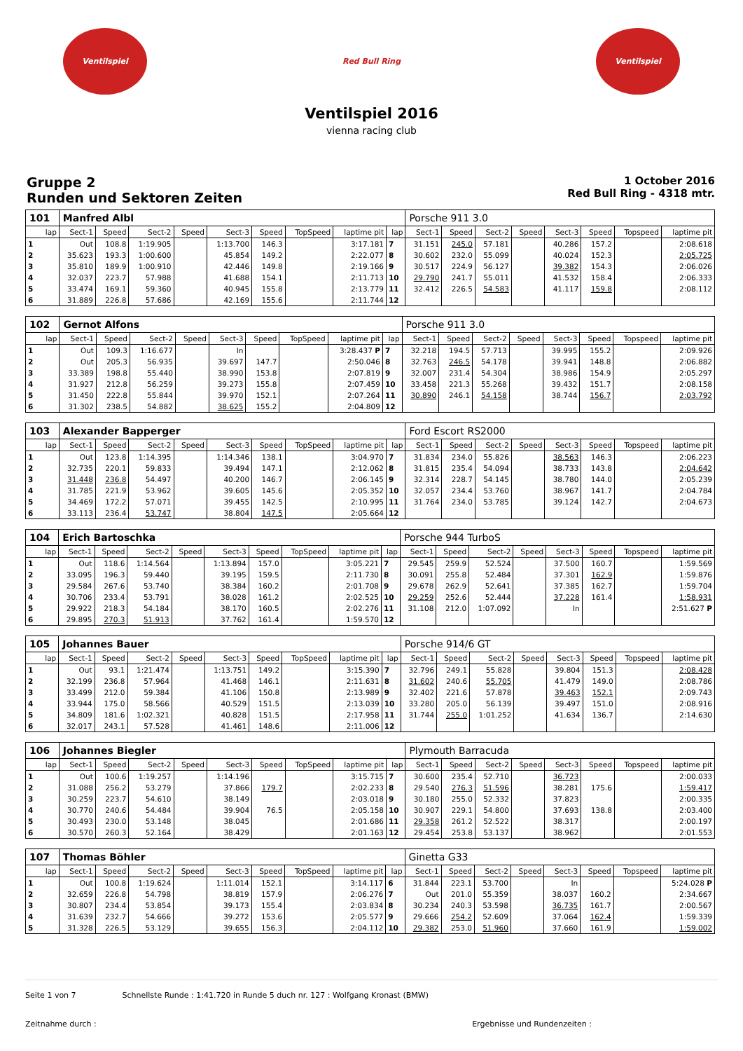Ventilspiel Red Bull Ring Ventilspiel
Ventilspiel 2016
vienna racing club
Gruppe 2
Runden und Sektoren Zeiten
1 October 2016
Red Bull Ring - 4318 mtr.
| 101 | Manfred Albl | | | | | | | | | Porsche 911 3.0 | | | | | | | |
| lap | Sect-1 | Speed | Sect-2 | Speed | Sect-3 | Speed | TopSpeed | laptime pit | lap | Sect-1 | Speed | Sect-2 | Speed | Sect-3 | Speed | Topspeed | laptime pit |
| 1 | Out | 108.8 | 1:19.905 | | 1:13.700 | 146.3 | | 3:17.181 | 7 | 31.151 | 245.0 | 57.181 | | 40.286 | 157.2 | | 2:08.618 |
| 2 | 35.623 | 193.3 | 1:00.600 | | 45.854 | 149.2 | | 2:22.077 | 8 | 30.602 | 232.0 | 55.099 | | 40.024 | 152.3 | | 2:05.725 |
| 3 | 35.810 | 189.9 | 1:00.910 | | 42.446 | 149.8 | | 2:19.166 | 9 | 30.517 | 224.9 | 56.127 | | 39.382 | 154.3 | | 2:06.026 |
| 4 | 32.037 | 223.7 | 57.988 | | 41.688 | 154.1 | | 2:11.713 | 10 | 29.790 | 241.7 | 55.011 | | 41.532 | 158.4 | | 2:06.333 |
| 5 | 33.474 | 169.1 | 59.360 | | 40.945 | 155.8 | | 2:13.779 | 11 | 32.412 | 226.5 | 54.583 | | 41.117 | 159.8 | | 2:08.112 |
| 6 | 31.889 | 226.8 | 57.686 | | 42.169 | 155.6 | | 2:11.744 | 12 | | | | | | | | |
| 102 | Gernot Alfons | | | | | | | | | Porsche 911 3.0 | | | | | | | |
| lap | Sect-1 | Speed | Sect-2 | Speed | Sect-3 | Speed | TopSpeed | laptime pit | lap | Sect-1 | Speed | Sect-2 | Speed | Sect-3 | Speed | Topspeed | laptime pit |
| 1 | Out | 109.3 | 1:16.677 | | In | | | 3:28.437 P | 7 | 32.218 | 194.5 | 57.713 | | 39.995 | 155.2 | | 2:09.926 |
| 2 | Out | 205.3 | 56.935 | | 39.697 | 147.7 | | 2:50.046 | 8 | 32.763 | 246.5 | 54.178 | | 39.941 | 148.8 | | 2:06.882 |
| 3 | 33.389 | 198.8 | 55.440 | | 38.990 | 153.8 | | 2:07.819 | 9 | 32.007 | 231.4 | 54.304 | | 38.986 | 154.9 | | 2:05.297 |
| 4 | 31.927 | 212.8 | 56.259 | | 39.273 | 155.8 | | 2:07.459 | 10 | 33.458 | 221.3 | 55.268 | | 39.432 | 151.7 | | 2:08.158 |
| 5 | 31.450 | 222.8 | 55.844 | | 39.970 | 152.1 | | 2:07.264 | 11 | 30.890 | 246.1 | 54.158 | | 38.744 | 156.7 | | 2:03.792 |
| 6 | 31.302 | 238.5 | 54.882 | | 38.625 | 155.2 | | 2:04.809 | 12 | | | | | | | | |
| 103 | Alexander Bapperger | | | | | | | | | Ford Escort RS2000 | | | | | | | |
| lap | Sect-1 | Speed | Sect-2 | Speed | Sect-3 | Speed | TopSpeed | laptime pit | lap | Sect-1 | Speed | Sect-2 | Speed | Sect-3 | Speed | Topspeed | laptime pit |
| 1 | Out | 123.8 | 1:14.395 | | 1:14.346 | 138.1 | | 3:04.970 | 7 | 31.834 | 234.0 | 55.826 | | 38.563 | 146.3 | | 2:06.223 |
| 2 | 32.735 | 220.1 | 59.833 | | 39.494 | 147.1 | | 2:12.062 | 8 | 31.815 | 235.4 | 54.094 | | 38.733 | 143.8 | | 2:04.642 |
| 3 | 31.448 | 236.8 | 54.497 | | 40.200 | 146.7 | | 2:06.145 | 9 | 32.314 | 228.7 | 54.145 | | 38.780 | 144.0 | | 2:05.239 |
| 4 | 31.785 | 221.9 | 53.962 | | 39.605 | 145.6 | | 2:05.352 | 10 | 32.057 | 234.4 | 53.760 | | 38.967 | 141.7 | | 2:04.784 |
| 5 | 34.469 | 172.2 | 57.071 | | 39.455 | 142.5 | | 2:10.995 | 11 | 31.764 | 234.0 | 53.785 | | 39.124 | 142.7 | | 2:04.673 |
| 6 | 33.113 | 236.4 | 53.747 | | 38.804 | 147.5 | | 2:05.664 | 12 | | | | | | | | |
| 104 | Erich Bartoschka | | | | | | | | | Porsche 944 TurboS | | | | | | | |
| lap | Sect-1 | Speed | Sect-2 | Speed | Sect-3 | Speed | TopSpeed | laptime pit | lap | Sect-1 | Speed | Sect-2 | Speed | Sect-3 | Speed | Topspeed | laptime pit |
| 1 | Out | 118.6 | 1:14.564 | | 1:13.894 | 157.0 | | 3:05.221 | 7 | 29.545 | 259.9 | 52.524 | | 37.500 | 160.7 | | 1:59.569 |
| 2 | 33.095 | 196.3 | 59.440 | | 39.195 | 159.5 | | 2:11.730 | 8 | 30.091 | 255.8 | 52.484 | | 37.301 | 162.9 | | 1:59.876 |
| 3 | 29.584 | 267.6 | 53.740 | | 38.384 | 160.2 | | 2:01.708 | 9 | 29.678 | 262.9 | 52.641 | | 37.385 | 162.7 | | 1:59.704 |
| 4 | 30.706 | 233.4 | 53.791 | | 38.028 | 161.2 | | 2:02.525 | 10 | 29.259 | 252.6 | 52.444 | | 37.228 | 161.4 | | 1:58.931 |
| 5 | 29.922 | 218.3 | 54.184 | | 38.170 | 160.5 | | 2:02.276 | 11 | 31.108 | 212.0 | 1:07.092 | | In | | | 2:51.627 P |
| 6 | 29.895 | 270.3 | 51.913 | | 37.762 | 161.4 | | 1:59.570 | 12 | | | | | | | | |
| 105 | Johannes Bauer | | | | | | | | | Porsche 914/6 GT | | | | | | | |
| lap | Sect-1 | Speed | Sect-2 | Speed | Sect-3 | Speed | TopSpeed | laptime pit | lap | Sect-1 | Speed | Sect-2 | Speed | Sect-3 | Speed | Topspeed | laptime pit |
| 1 | Out | 93.1 | 1:21.474 | | 1:13.751 | 149.2 | | 3:15.390 | 7 | 32.796 | 249.1 | 55.828 | | 39.804 | 151.3 | | 2:08.428 |
| 2 | 32.199 | 236.8 | 57.964 | | 41.468 | 146.1 | | 2:11.631 | 8 | 31.602 | 240.6 | 55.705 | | 41.479 | 149.0 | | 2:08.786 |
| 3 | 33.499 | 212.0 | 59.384 | | 41.106 | 150.8 | | 2:13.989 | 9 | 32.402 | 221.6 | 57.878 | | 39.463 | 152.1 | | 2:09.743 |
| 4 | 33.944 | 175.0 | 58.566 | | 40.529 | 151.5 | | 2:13.039 | 10 | 33.280 | 205.0 | 56.139 | | 39.497 | 151.0 | | 2:08.916 |
| 5 | 34.809 | 181.6 | 1:02.321 | | 40.828 | 151.5 | | 2:17.958 | 11 | 31.744 | 255.0 | 1:01.252 | | 41.634 | 136.7 | | 2:14.630 |
| 6 | 32.017 | 243.1 | 57.528 | | 41.461 | 148.6 | | 2:11.006 | 12 | | | | | | | | |
| 106 | Johannes Biegler | | | | | | | | | Plymouth Barracuda | | | | | | | |
| lap | Sect-1 | Speed | Sect-2 | Speed | Sect-3 | Speed | TopSpeed | laptime pit | lap | Sect-1 | Speed | Sect-2 | Speed | Sect-3 | Speed | Topspeed | laptime pit |
| 1 | Out | 100.6 | 1:19.257 | | 1:14.196 | | | 3:15.715 | 7 | 30.600 | 235.4 | 52.710 | | 36.723 | | | 2:00.033 |
| 2 | 31.088 | 256.2 | 53.279 | | 37.866 | 179.7 | | 2:02.233 | 8 | 29.540 | 276.3 | 51.596 | | 38.281 | 175.6 | | 1:59.417 |
| 3 | 30.259 | 223.7 | 54.610 | | 38.149 | | | 2:03.018 | 9 | 30.180 | 255.0 | 52.332 | | 37.823 | | | 2:00.335 |
| 4 | 30.770 | 240.6 | 54.484 | | 39.904 | 76.5 | | 2:05.158 | 10 | 30.907 | 229.1 | 54.800 | | 37.693 | 138.8 | | 2:03.400 |
| 5 | 30.493 | 230.0 | 53.148 | | 38.045 | | | 2:01.686 | 11 | 29.358 | 261.2 | 52.522 | | 38.317 | | | 2:00.197 |
| 6 | 30.570 | 260.3 | 52.164 | | 38.429 | | | 2:01.163 | 12 | 29.454 | 253.8 | 53.137 | | 38.962 | | | 2:01.553 |
| 107 | Thomas Böhler | | | | | | | | | Ginetta G33 | | | | | | | |
| lap | Sect-1 | Speed | Sect-2 | Speed | Sect-3 | Speed | TopSpeed | laptime pit | lap | Sect-1 | Speed | Sect-2 | Speed | Sect-3 | Speed | Topspeed | laptime pit |
| 1 | Out | 100.8 | 1:19.624 | | 1:11.014 | 152.1 | | 3:14.117 | 6 | 31.844 | 223.1 | 53.700 | | In | | | 5:24.028 P |
| 2 | 32.659 | 226.8 | 54.798 | | 38.819 | 157.9 | | 2:06.276 | 7 | Out | 201.0 | 55.359 | | 38.037 | 160.2 | | 2:34.667 |
| 3 | 30.807 | 234.4 | 53.854 | | 39.173 | 155.4 | | 2:03.834 | 8 | 30.234 | 240.3 | 53.598 | | 36.735 | 161.7 | | 2:00.567 |
| 4 | 31.639 | 232.7 | 54.666 | | 39.272 | 153.6 | | 2:05.577 | 9 | 29.666 | 254.2 | 52.609 | | 37.064 | 162.4 | | 1:59.339 |
| 5 | 31.328 | 226.5 | 53.129 | | 39.655 | 156.3 | | 2:04.112 | 10 | 29.382 | 253.0 | 51.960 | | 37.660 | 161.9 | | 1:59.002 |
Seite 1 von 7 Schnellste Runde : 1:41.720 in Runde 5 duch nr. 127 : Wolfgang Kronast (BMW)
Zeitnahme durch : Ergebnisse und Rundenzeiten :